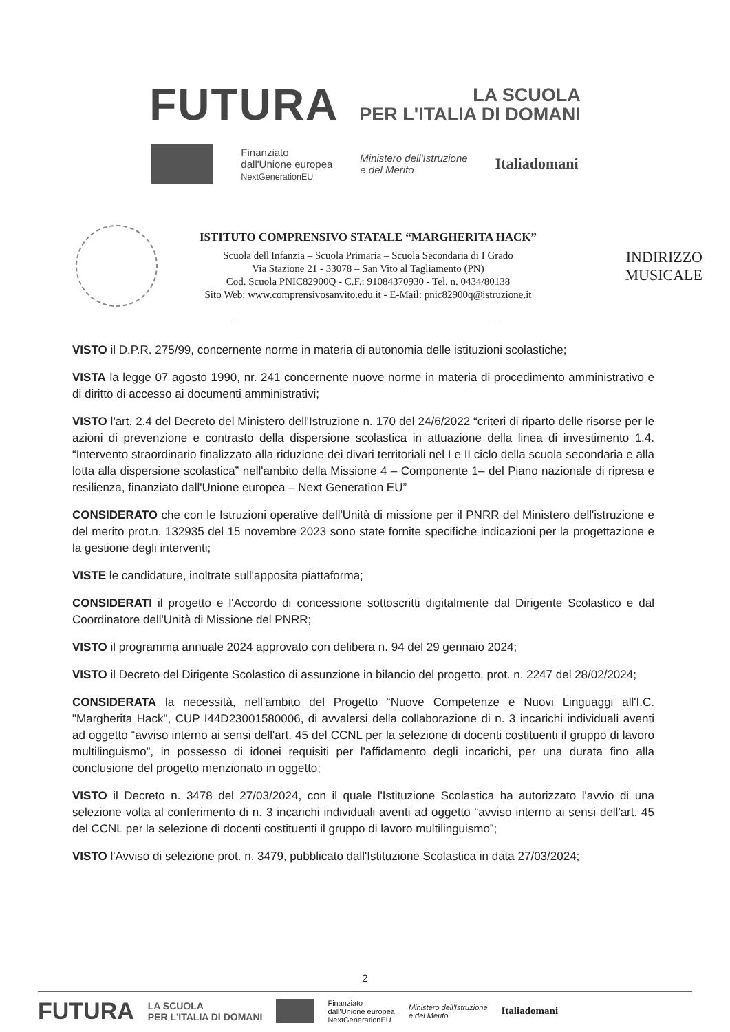FUTURA
LA SCUOLA
PER L'ITALIA DI DOMANI
Finanziato
dall'Unione europea
NextGenerationEU
Ministero dell'Istruzione
e del Merito
Italiadomani
ISTITUTO COMPRENSIVO STATALE “MARGHERITA HACK”
Scuola dell'Infanzia – Scuola Primaria – Scuola Secondaria di I Grado
Via Stazione 21 - 33078 – San Vito al Tagliamento (PN)
Cod. Scuola PNIC82900Q - C.F.: 91084370930 - Tel. n. 0434/80138
Sito Web: www.comprensivosanvito.edu.it - E-Mail: pnic82900q@istruzione.it
INDIRIZZO
MUSICALE
VISTO il D.P.R. 275/99, concernente norme in materia di autonomia delle istituzioni scolastiche;
VISTA la legge 07 agosto 1990, nr. 241 concernente nuove norme in materia di procedimento amministrativo e di diritto di accesso ai documenti amministrativi;
VISTO l'art. 2.4 del Decreto del Ministero dell'Istruzione n. 170 del 24/6/2022 “criteri di riparto delle risorse per le azioni di prevenzione e contrasto della dispersione scolastica in attuazione della linea di investimento 1.4. “Intervento straordinario finalizzato alla riduzione dei divari territoriali nel I e II ciclo della scuola secondaria e alla lotta alla dispersione scolastica” nell'ambito della Missione 4 – Componente 1– del Piano nazionale di ripresa e resilienza, finanziato dall'Unione europea – Next Generation EU”
CONSIDERATO che con le Istruzioni operative dell'Unità di missione per il PNRR del Ministero dell'istruzione e del merito prot.n. 132935 del 15 novembre 2023 sono state fornite specifiche indicazioni per la progettazione e la gestione degli interventi;
VISTE le candidature, inoltrate sull'apposita piattaforma;
CONSIDERATI il progetto e l'Accordo di concessione sottoscritti digitalmente dal Dirigente Scolastico e dal Coordinatore dell'Unità di Missione del PNRR;
VISTO il programma annuale 2024 approvato con delibera n. 94 del 29 gennaio 2024;
VISTO il Decreto del Dirigente Scolastico di assunzione in bilancio del progetto, prot. n. 2247 del 28/02/2024;
CONSIDERATA la necessità, nell'ambito del Progetto “Nuove Competenze e Nuovi Linguaggi all'I.C. "Margherita Hack", CUP I44D23001580006, di avvalersi della collaborazione di n. 3 incarichi individuali aventi ad oggetto “avviso interno ai sensi dell'art. 45 del CCNL per la selezione di docenti costituenti il gruppo di lavoro multilinguismo”, in possesso di idonei requisiti per l'affidamento degli incarichi, per una durata fino alla conclusione del progetto menzionato in oggetto;
VISTO il Decreto n. 3478 del 27/03/2024, con il quale l'Istituzione Scolastica ha autorizzato l'avvio di una selezione volta al conferimento di n. 3 incarichi individuali aventi ad oggetto “avviso interno ai sensi dell'art. 45 del CCNL per la selezione di docenti costituenti il gruppo di lavoro multilinguismo”;
VISTO l'Avviso di selezione prot. n. 3479, pubblicato dall'Istituzione Scolastica in data 27/03/2024;
2
FUTURA LA SCUOLA
PER L'ITALIA DI DOMANI Finanziato
dall'Unione europea
NextGenerationEU Ministero dell'Istruzione
e del Merito Italiadomani